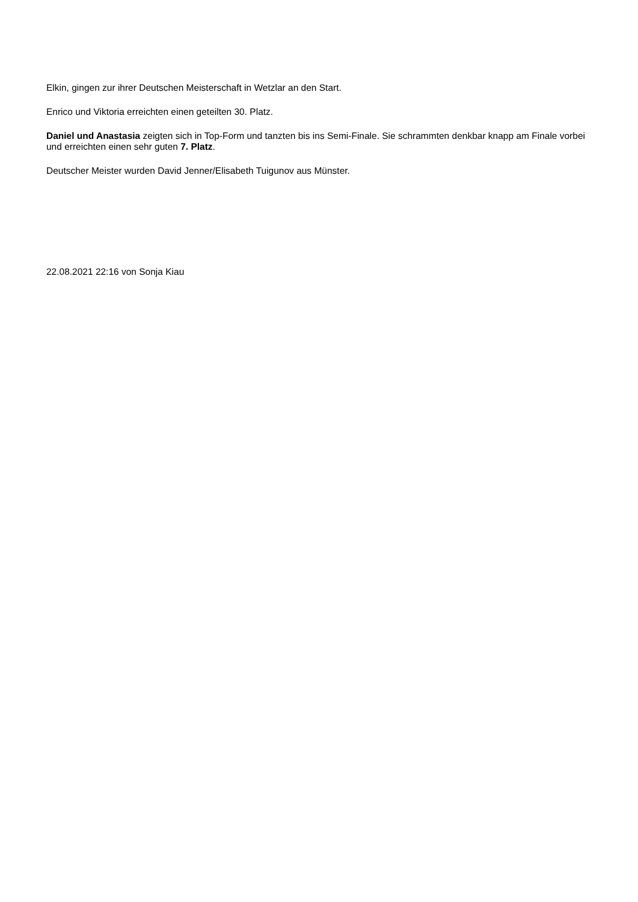Elkin, gingen zur ihrer Deutschen Meisterschaft in Wetzlar an den Start.
Enrico und Viktoria erreichten einen geteilten 30. Platz.
Daniel und Anastasia zeigten sich in Top-Form und tanzten bis ins Semi-Finale. Sie schrammten denkbar knapp am Finale vorbei und erreichten einen sehr guten 7. Platz.
Deutscher Meister wurden David Jenner/Elisabeth Tuigunov aus Münster.
22.08.2021 22:16 von Sonja Kiau